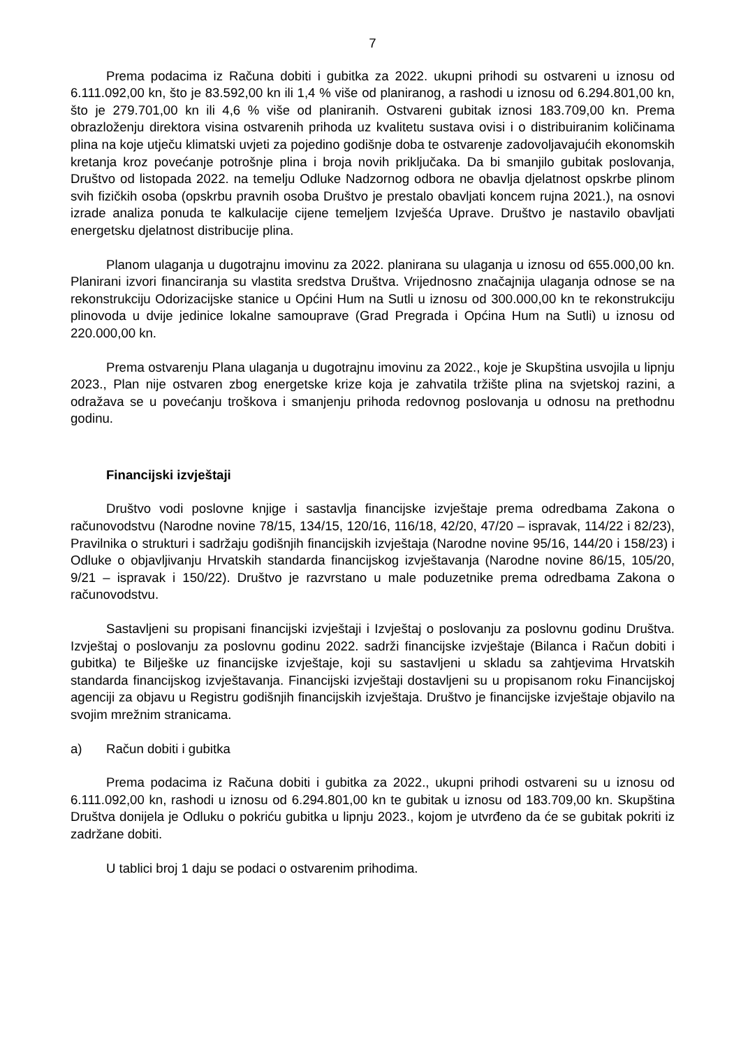7
Prema podacima iz Računa dobiti i gubitka za 2022. ukupni prihodi su ostvareni u iznosu od 6.111.092,00 kn, što je 83.592,00 kn ili 1,4 % više od planiranog, a rashodi u iznosu od 6.294.801,00 kn, što je 279.701,00 kn ili 4,6 % više od planiranih. Ostvareni gubitak iznosi 183.709,00 kn. Prema obrazloženju direktora visina ostvarenih prihoda uz kvalitetu sustava ovisi i o distribuiranim količinama plina na koje utječu klimatski uvjeti za pojedino godišnje doba te ostvarenje zadovoljavajućih ekonomskih kretanja kroz povećanje potrošnje plina i broja novih priključaka. Da bi smanjilo gubitak poslovanja, Društvo od listopada 2022. na temelju Odluke Nadzornog odbora ne obavlja djelatnost opskrbe plinom svih fizičkih osoba (opskrbu pravnih osoba Društvo je prestalo obavljati koncem rujna 2021.), na osnovi izrade analiza ponuda te kalkulacije cijene temeljem Izvješća Uprave. Društvo je nastavilo obavljati energetsku djelatnost distribucije plina.
Planom ulaganja u dugotrajnu imovinu za 2022. planirana su ulaganja u iznosu od 655.000,00 kn. Planirani izvori financiranja su vlastita sredstva Društva. Vrijednosno značajnija ulaganja odnose se na rekonstrukciju Odorizacijske stanice u Općini Hum na Sutli u iznosu od 300.000,00 kn te rekonstrukciju plinovoda u dvije jedinice lokalne samouprave (Grad Pregrada i Općina Hum na Sutli) u iznosu od 220.000,00 kn.
Prema ostvarenju Plana ulaganja u dugotrajnu imovinu za 2022., koje je Skupština usvojila u lipnju 2023., Plan nije ostvaren zbog energetske krize koja je zahvatila tržište plina na svjetskoj razini, a odražava se u povećanju troškova i smanjenju prihoda redovnog poslovanja u odnosu na prethodnu godinu.
Financijski izvještaji
Društvo vodi poslovne knjige i sastavlja financijske izvještaje prema odredbama Zakona o računovodstvu (Narodne novine 78/15, 134/15, 120/16, 116/18, 42/20, 47/20 – ispravak, 114/22 i 82/23), Pravilnika o strukturi i sadržaju godišnjih financijskih izvještaja (Narodne novine 95/16, 144/20 i 158/23) i Odluke o objavljivanju Hrvatskih standarda financijskog izvještavanja (Narodne novine 86/15, 105/20, 9/21 – ispravak i 150/22). Društvo je razvrstano u male poduzetnike prema odredbama Zakona o računovodstvu.
Sastavljeni su propisani financijski izvještaji i Izvještaj o poslovanju za poslovnu godinu Društva. Izvještaj o poslovanju za poslovnu godinu 2022. sadrži financijske izvještaje (Bilanca i Račun dobiti i gubitka) te Bilješke uz financijske izvještaje, koji su sastavljeni u skladu sa zahtjevima Hrvatskih standarda financijskog izvještavanja. Financijski izvještaji dostavljeni su u propisanom roku Financijskoj agenciji za objavu u Registru godišnjih financijskih izvještaja. Društvo je financijske izvještaje objavilo na svojim mrežnim stranicama.
a) Račun dobiti i gubitka
Prema podacima iz Računa dobiti i gubitka za 2022., ukupni prihodi ostvareni su u iznosu od 6.111.092,00 kn, rashodi u iznosu od 6.294.801,00 kn te gubitak u iznosu od 183.709,00 kn. Skupština Društva donijela je Odluku o pokriću gubitka u lipnju 2023., kojom je utvrđeno da će se gubitak pokriti iz zadržane dobiti.
U tablici broj 1 daju se podaci o ostvarenim prihodima.